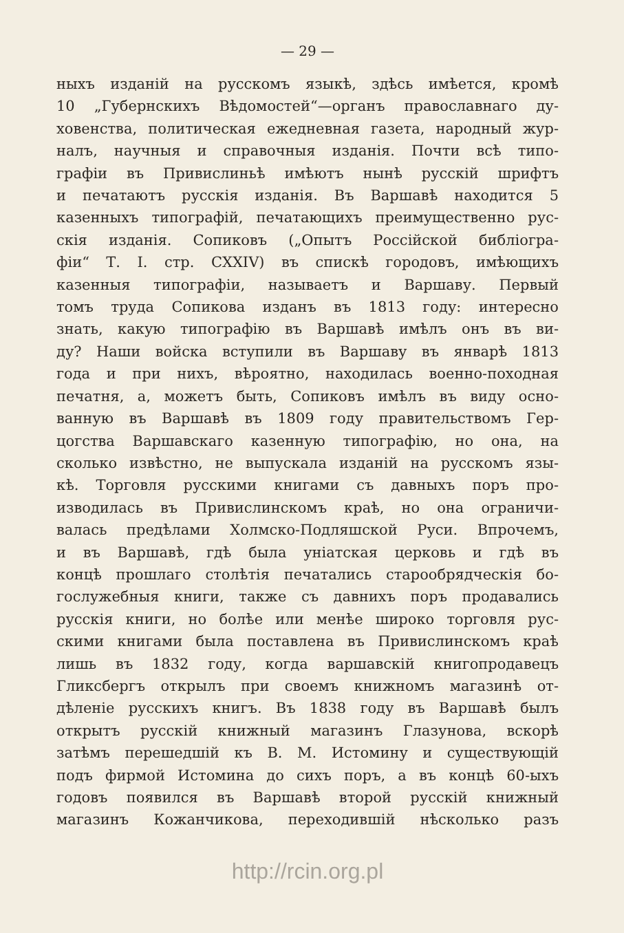— 29 —
ныхъ изданій на русскомъ языкѣ, здѣсь имѣется, кромѣ
10 „Губернскихъ Вѣдомостей“—органъ православнаго ду-
ховенства, политическая ежедневная газета, народный жур-
налъ, научныя и справочныя изданія. Почти всѣ типо-
графіи въ Привислиньѣ имѣютъ нынѣ русскій шрифтъ
и печатаютъ русскія изданія. Въ Варшавѣ находится 5
казенныхъ типографій, печатающихъ преимущественно рус-
скія изданія. Сопиковъ („Опытъ Россійской библіогра-
фіи“ Т. I. стр. CXXIV) въ спискѣ городовъ, имѣющихъ
казенныя типографіи, называетъ и Варшаву. Первый
томъ труда Сопикова изданъ въ 1813 году: интересно
знать, какую типографію въ Варшавѣ имѣлъ онъ въ ви-
ду? Наши войска вступили въ Варшаву въ январѣ 1813
года и при нихъ, вѣроятно, находилась военно-походная
печатня, а, можетъ быть, Сопиковъ имѣлъ въ виду осно-
ванную въ Варшавѣ въ 1809 году правительствомъ Гер-
цогства Варшавскаго казенную типографію, но она, на
сколько извѣстно, не выпускала изданій на русскомъ язы-
кѣ. Торговля русскими книгами съ давныхъ поръ про-
изводилась въ Привислинскомъ краѣ, но она ограничи-
валась предѣлами Холмско-Подляшской Руси. Впрочемъ,
и въ Варшавѣ, гдѣ была уніатская церковь и гдѣ въ
концѣ прошлаго столѣтія печатались старообрядческія бо-
гослужебныя книги, также съ давнихъ поръ продавались
русскія книги, но болѣе или менѣе широко торговля рус-
скими книгами была поставлена въ Привислинскомъ краѣ
лишь въ 1832 году, когда варшавскій книгопродавецъ
Гликсбергъ открылъ при своемъ книжномъ магазинѣ от-
дѣленіе русскихъ книгъ. Въ 1838 году въ Варшавѣ былъ
открытъ русскій книжный магазинъ Глазунова, вскорѣ
затѣмъ перешедшій къ В. М. Истомину и существующій
подъ фирмой Истомина до сихъ поръ, а въ концѣ 60-ыхъ
годовъ появился въ Варшавѣ второй русскій книжный
магазинъ Кожанчикова, переходившій нѣсколько разъ
http://rcin.org.pl